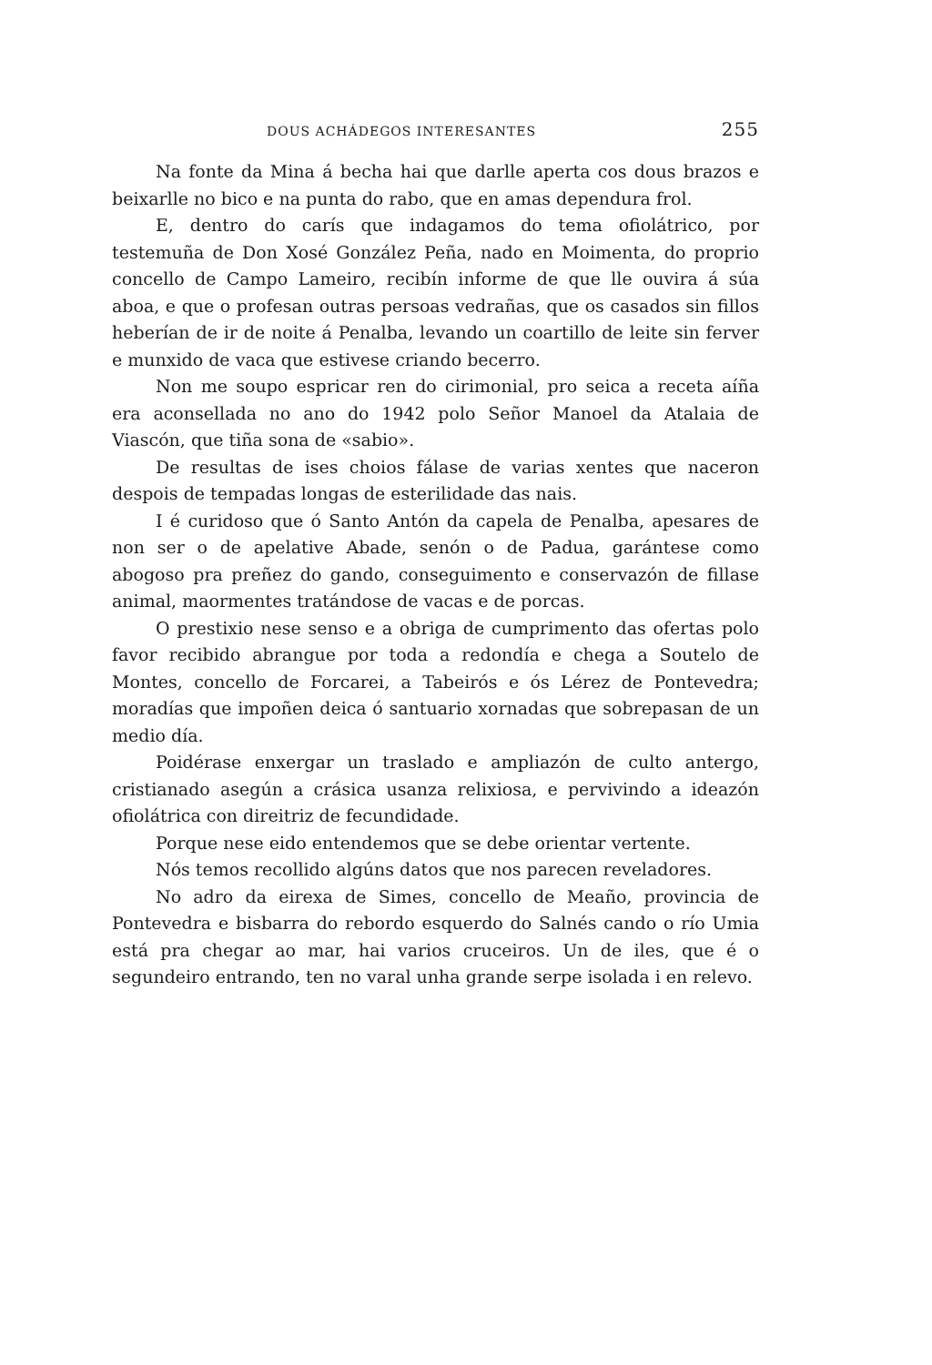DOUS ACHÁDEGOS INTERESANTES 255
Na fonte da Mina á becha hai que darlle aperta cos dous brazos e beixarlle no bico e na punta do rabo, que en amas dependura frol.
E, dentro do carís que indagamos do tema ofiolátrico, por testemuña de Don Xosé González Peña, nado en Moimenta, do proprio concello de Campo Lameiro, recibín informe de que lle ouvira á súa aboa, e que o profesan outras persoas vedrañas, que os casados sin fillos heberían de ir de noite á Penalba, levando un coartillo de leite sin ferver e munxido de vaca que estivese criando becerro.
Non me soupo espricar ren do cirimonial, pro seica a receta aíña era aconsellada no ano do 1942 polo Señor Manoel da Atalaia de Viascón, que tiña sona de «sabio».
De resultas de ises choios fálase de varias xentes que naceron despois de tempadas longas de esterilidade das nais.
I é curidoso que ó Santo Antón da capela de Penalba, apesares de non ser o de apelative Abade, senón o de Padua, garántese como abogoso pra preñez do gando, conseguimento e conservazón de fillase animal, maormentes tratándose de vacas e de porcas.
O prestixio nese senso e a obriga de cumprimento das ofertas polo favor recibido abrangue por toda a redondía e chega a Soutelo de Montes, concello de Forcarei, a Tabeirós e ós Lérez de Pontevedra; moradías que impoñen deica ó santuario xornadas que sobrepasan de un medio día.
Poidérase enxergar un traslado e ampliazón de culto antergo, cristianado asegún a crásica usanza relixiosa, e pervivindo a ideazón ofiolátrica con direitriz de fecundidade.
Porque nese eido entendemos que se debe orientar vertente.
Nós temos recollido algúns datos que nos parecen reveladores.
No adro da eirexa de Simes, concello de Meaño, provincia de Pontevedra e bisbarra do rebordo esquerdo do Salnés cando o río Umia está pra chegar ao mar, hai varios cruceiros. Un de iles, que é o segundeiro entrando, ten no varal unha grande serpe isolada i en relevo.